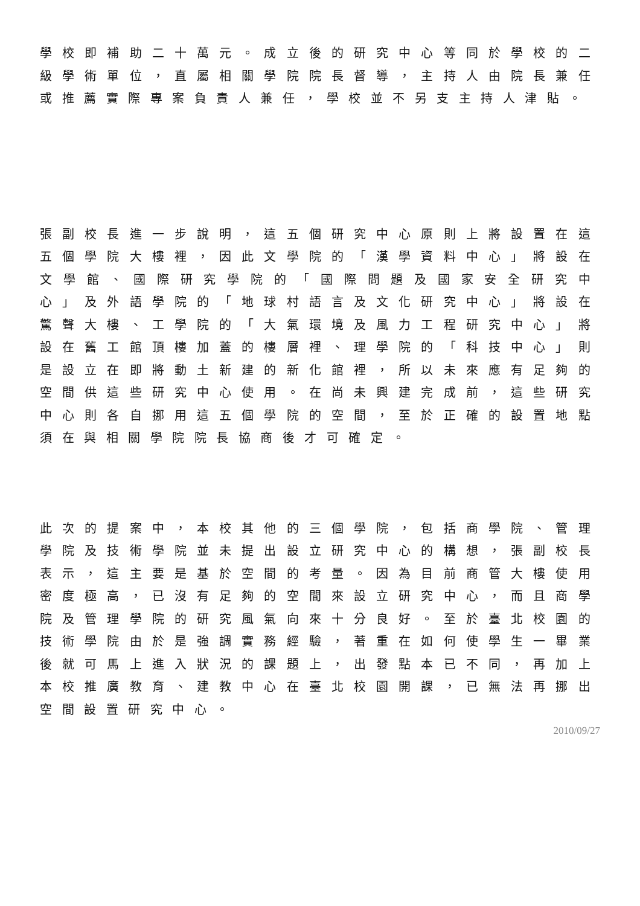學校即補助二十萬元。成立後的研究中心等同於學校的二級學術單位，直屬相關學院院長督導，主持人由院長兼任或推薦實際專案負責人兼任，學校並不另支主持人津貼。
張副校長進一步說明，這五個研究中心原則上將設置在這五個學院大樓裡，因此文學院的「漢學資料中心」將設在文學館、國際研究學院的「國際問題及國家安全研究中心」及外語學院的「地球村語言及文化研究中心」將設在驚聲大樓、工學院的「大氣環境及風力工程研究中心」將設在舊工館頂樓加蓋的樓層裡、理學院的「科技中心」則是設立在即將動土新建的新化館裡，所以未來應有足夠的空間供這些研究中心使用。在尚未興建完成前，這些研究中心則各自挪用這五個學院的空間，至於正確的設置地點須在與相關學院院長協商後才可確定。
此次的提案中，本校其他的三個學院，包括商學院、管理學院及技術學院並未提出設立研究中心的構想，張副校長表示，這主要是基於空間的考量。因為目前商管大樓使用密度極高，已沒有足夠的空間來設立研究中心，而且商學院及管理學院的研究風氣向來十分良好。至於臺北校園的技術學院由於是強調實務經驗，著重在如何使學生一畢業後就可馬上進入狀況的課題上，出發點本已不同，再加上本校推廣教育、建教中心在臺北校園開課，已無法再挪出空間設置研究中心。
2010/09/27